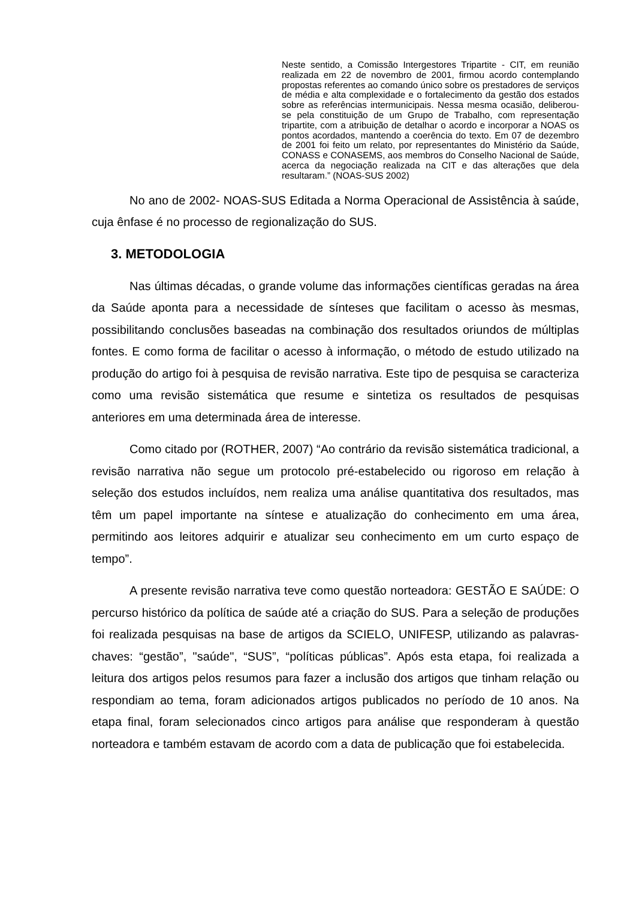Neste sentido, a Comissão Intergestores Tripartite - CIT, em reunião realizada em 22 de novembro de 2001, firmou acordo contemplando propostas referentes ao comando único sobre os prestadores de serviços de média e alta complexidade e o fortalecimento da gestão dos estados sobre as referências intermunicipais. Nessa mesma ocasião, deliberou-se pela constituição de um Grupo de Trabalho, com representação tripartite, com a atribuição de detalhar o acordo e incorporar a NOAS os pontos acordados, mantendo a coerência do texto. Em 07 de dezembro de 2001 foi feito um relato, por representantes do Ministério da Saúde, CONASS e CONASEMS, aos membros do Conselho Nacional de Saúde, acerca da negociação realizada na CIT e das alterações que dela resultaram.” (NOAS-SUS 2002)
No ano de 2002- NOAS-SUS Editada a Norma Operacional de Assistência à saúde, cuja ênfase é no processo de regionalização do SUS.
3. METODOLOGIA
Nas últimas décadas, o grande volume das informações científicas geradas na área da Saúde aponta para a necessidade de sínteses que facilitam o acesso às mesmas, possibilitando conclusões baseadas na combinação dos resultados oriundos de múltiplas fontes. E como forma de facilitar o acesso à informação, o método de estudo utilizado na produção do artigo foi à pesquisa de revisão narrativa. Este tipo de pesquisa se caracteriza como uma revisão sistemática que resume e sintetiza os resultados de pesquisas anteriores em uma determinada área de interesse.
Como citado por (ROTHER, 2007) “Ao contrário da revisão sistemática tradicional, a revisão narrativa não segue um protocolo pré-estabelecido ou rigoroso em relação à seleção dos estudos incluídos, nem realiza uma análise quantitativa dos resultados, mas têm um papel importante na síntese e atualização do conhecimento em uma área, permitindo aos leitores adquirir e atualizar seu conhecimento em um curto espaço de tempo”.
A presente revisão narrativa teve como questão norteadora: GESTÃO E SAÚDE: O percurso histórico da política de saúde até a criação do SUS. Para a seleção de produções foi realizada pesquisas na base de artigos da SCIELO, UNIFESP, utilizando as palavras-chaves: “gestão”, "saúde", “SUS”, “políticas públicas”. Após esta etapa, foi realizada a leitura dos artigos pelos resumos para fazer a inclusão dos artigos que tinham relação ou respondiam ao tema, foram adicionados artigos publicados no período de 10 anos. Na etapa final, foram selecionados cinco artigos para análise que responderam à questão norteadora e também estavam de acordo com a data de publicação que foi estabelecida.